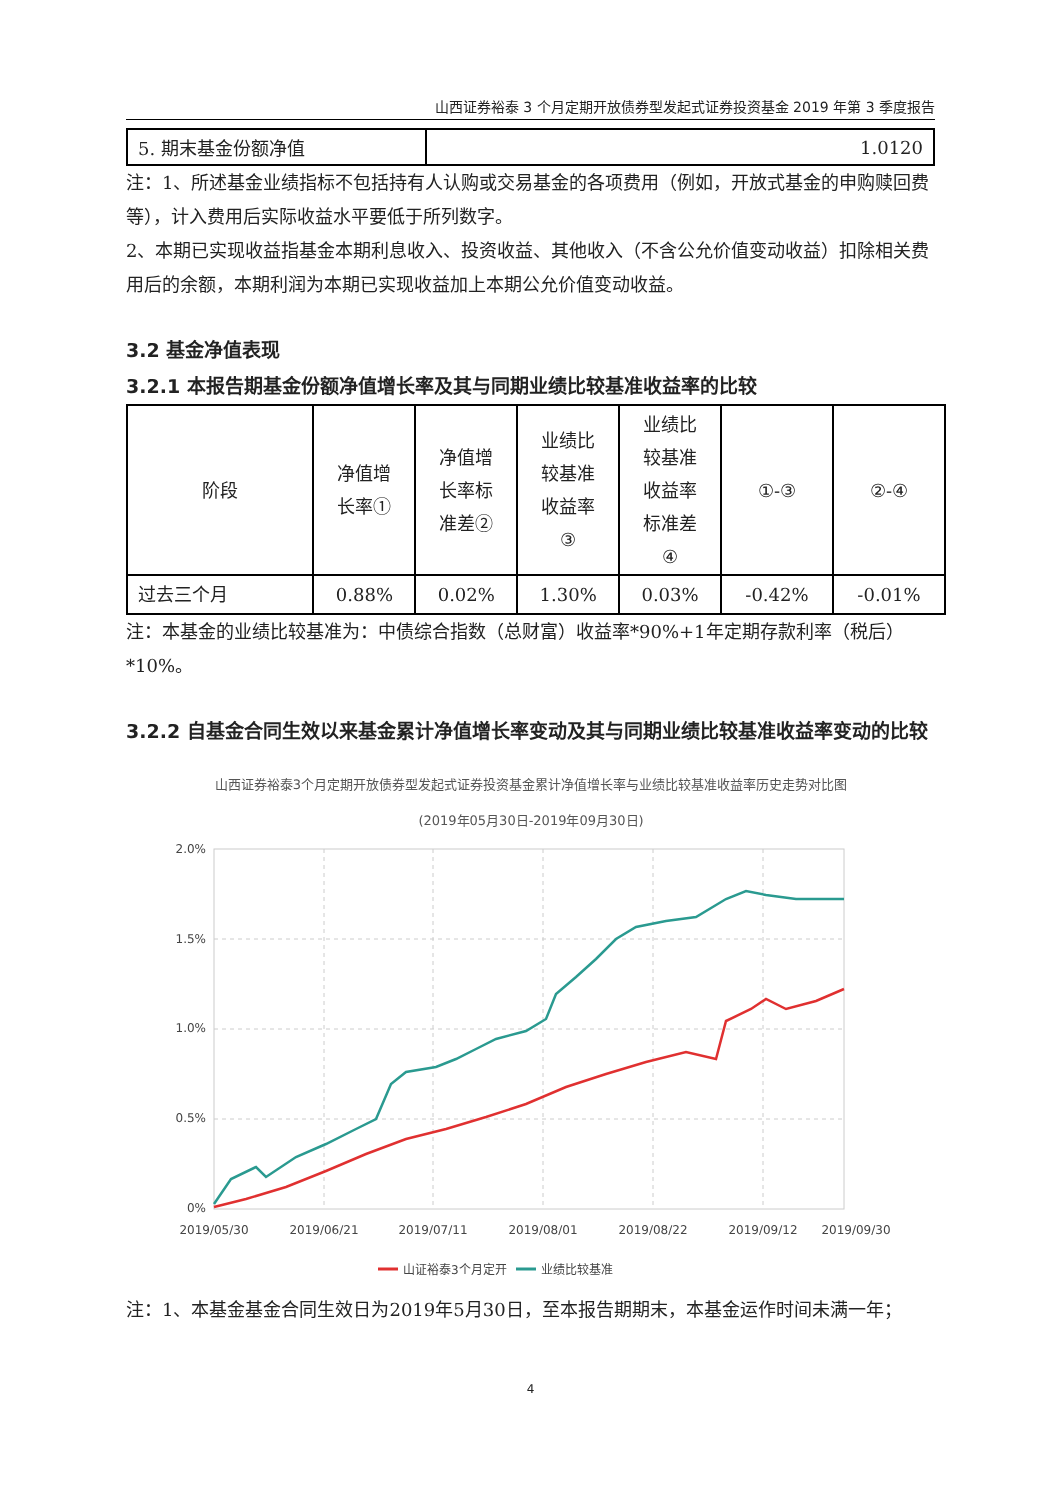山西证券裕泰 3 个月定期开放债券型发起式证券投资基金 2019 年第 3 季度报告
| 5. 期末基金份额净值 | 1.0120 |
注：1、所述基金业绩指标不包括持有人认购或交易基金的各项费用（例如，开放式基金的申购赎回费等），计入费用后实际收益水平要低于所列数字。
2、本期已实现收益指基金本期利息收入、投资收益、其他收入（不含公允价值变动收益）扣除相关费用后的余额，本期利润为本期已实现收益加上本期公允价值变动收益。
3.2 基金净值表现
3.2.1 本报告期基金份额净值增长率及其与同期业绩比较基准收益率的比较
| 阶段 | 净值增 长率① | 净值增 长率标 准差② | 业绩比 较基准 收益率 ③ | 业绩比 较基准 收益率 标准差 ④ | ①-③ | ②-④ |
| --- | --- | --- | --- | --- | --- | --- |
| 过去三个月 | 0.88% | 0.02% | 1.30% | 0.03% | -0.42% | -0.01% |
注：本基金的业绩比较基准为：中债综合指数（总财富）收益率*90%+1年定期存款利率（税后）*10%。
3.2.2 自基金合同生效以来基金累计净值增长率变动及其与同期业绩比较基准收益率变动的比较
山西证券裕泰3个月定期开放债券型发起式证券投资基金累计净值增长率与业绩比较基准收益率历史走势对比图
(2019年05月30日-2019年09月30日)
2.0%
1.5%
1.0%
0.5%
0%
2019/05/30
2019/06/21
2019/07/11
2019/08/01
2019/08/22
2019/09/12
2019/09/30
山证裕泰3个月定开
业绩比较基准
注：1、本基金基金合同生效日为2019年5月30日，至本报告期期末，本基金运作时间未满一年；
4